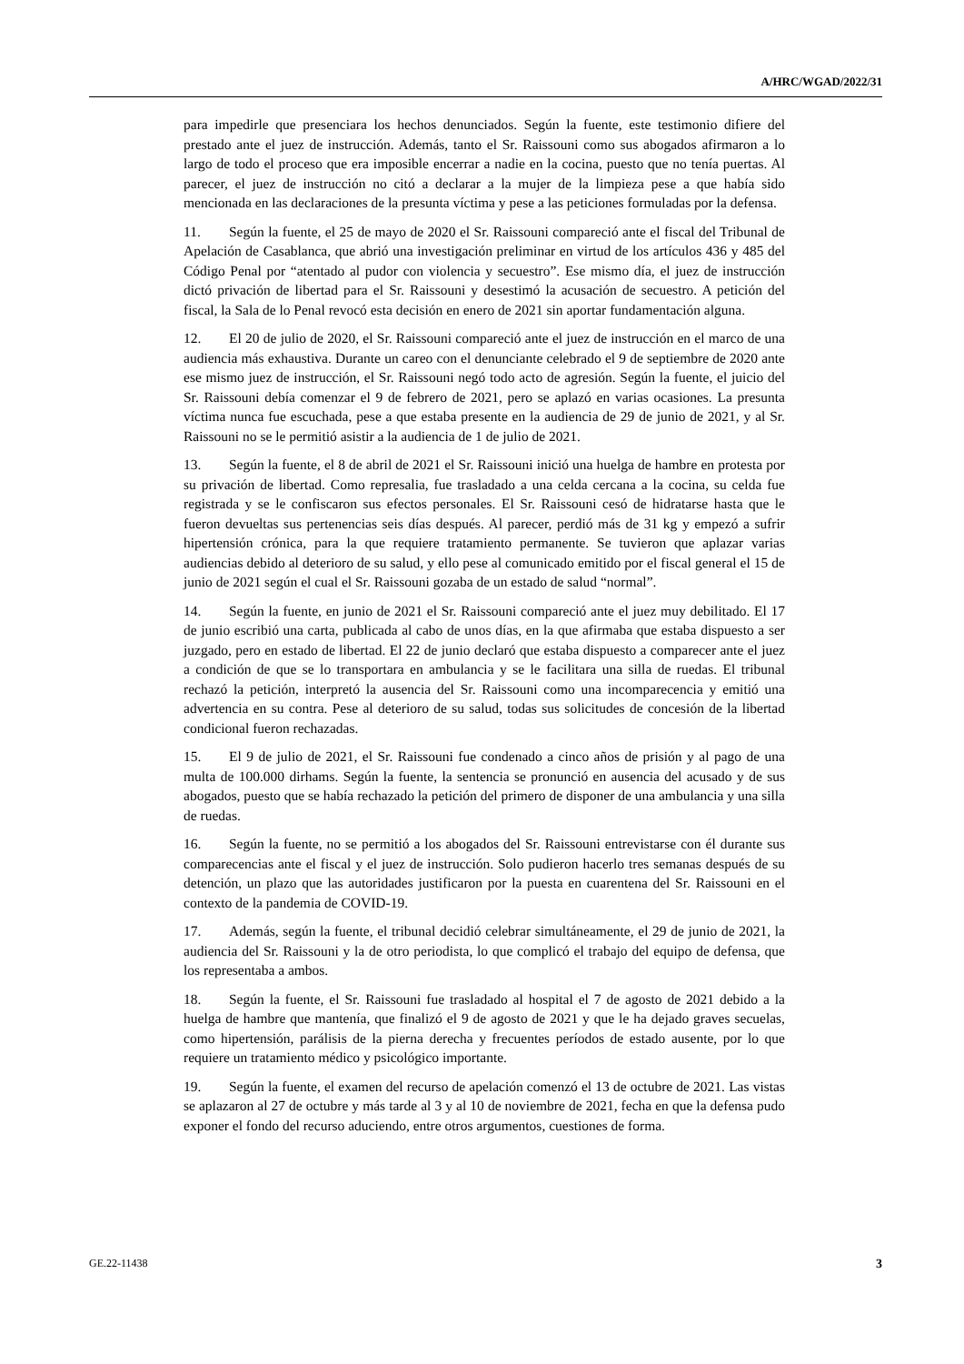A/HRC/WGAD/2022/31
para impedirle que presenciara los hechos denunciados. Según la fuente, este testimonio difiere del prestado ante el juez de instrucción. Además, tanto el Sr. Raissouni como sus abogados afirmaron a lo largo de todo el proceso que era imposible encerrar a nadie en la cocina, puesto que no tenía puertas. Al parecer, el juez de instrucción no citó a declarar a la mujer de la limpieza pese a que había sido mencionada en las declaraciones de la presunta víctima y pese a las peticiones formuladas por la defensa.
11. Según la fuente, el 25 de mayo de 2020 el Sr. Raissouni compareció ante el fiscal del Tribunal de Apelación de Casablanca, que abrió una investigación preliminar en virtud de los artículos 436 y 485 del Código Penal por “atentado al pudor con violencia y secuestro”. Ese mismo día, el juez de instrucción dictó privación de libertad para el Sr. Raissouni y desestimó la acusación de secuestro. A petición del fiscal, la Sala de lo Penal revocó esta decisión en enero de 2021 sin aportar fundamentación alguna.
12. El 20 de julio de 2020, el Sr. Raissouni compareció ante el juez de instrucción en el marco de una audiencia más exhaustiva. Durante un careo con el denunciante celebrado el 9 de septiembre de 2020 ante ese mismo juez de instrucción, el Sr. Raissouni negó todo acto de agresión. Según la fuente, el juicio del Sr. Raissouni debía comenzar el 9 de febrero de 2021, pero se aplazó en varias ocasiones. La presunta víctima nunca fue escuchada, pese a que estaba presente en la audiencia de 29 de junio de 2021, y al Sr. Raissouni no se le permitió asistir a la audiencia de 1 de julio de 2021.
13. Según la fuente, el 8 de abril de 2021 el Sr. Raissouni inició una huelga de hambre en protesta por su privación de libertad. Como represalia, fue trasladado a una celda cercana a la cocina, su celda fue registrada y se le confiscaron sus efectos personales. El Sr. Raissouni cesó de hidratarse hasta que le fueron devueltas sus pertenencias seis días después. Al parecer, perdió más de 31 kg y empezó a sufrir hipertensión crónica, para la que requiere tratamiento permanente. Se tuvieron que aplazar varias audiencias debido al deterioro de su salud, y ello pese al comunicado emitido por el fiscal general el 15 de junio de 2021 según el cual el Sr. Raissouni gozaba de un estado de salud “normal”.
14. Según la fuente, en junio de 2021 el Sr. Raissouni compareció ante el juez muy debilitado. El 17 de junio escribió una carta, publicada al cabo de unos días, en la que afirmaba que estaba dispuesto a ser juzgado, pero en estado de libertad. El 22 de junio declaró que estaba dispuesto a comparecer ante el juez a condición de que se lo transportara en ambulancia y se le facilitara una silla de ruedas. El tribunal rechazó la petición, interpretó la ausencia del Sr. Raissouni como una incomparecencia y emitió una advertencia en su contra. Pese al deterioro de su salud, todas sus solicitudes de concesión de la libertad condicional fueron rechazadas.
15. El 9 de julio de 2021, el Sr. Raissouni fue condenado a cinco años de prisión y al pago de una multa de 100.000 dirhams. Según la fuente, la sentencia se pronunció en ausencia del acusado y de sus abogados, puesto que se había rechazado la petición del primero de disponer de una ambulancia y una silla de ruedas.
16. Según la fuente, no se permitió a los abogados del Sr. Raissouni entrevistarse con él durante sus comparecencias ante el fiscal y el juez de instrucción. Solo pudieron hacerlo tres semanas después de su detención, un plazo que las autoridades justificaron por la puesta en cuarentena del Sr. Raissouni en el contexto de la pandemia de COVID-19.
17. Además, según la fuente, el tribunal decidió celebrar simultáneamente, el 29 de junio de 2021, la audiencia del Sr. Raissouni y la de otro periodista, lo que complicó el trabajo del equipo de defensa, que los representaba a ambos.
18. Según la fuente, el Sr. Raissouni fue trasladado al hospital el 7 de agosto de 2021 debido a la huelga de hambre que mantenía, que finalizó el 9 de agosto de 2021 y que le ha dejado graves secuelas, como hipertensión, parálisis de la pierna derecha y frecuentes períodos de estado ausente, por lo que requiere un tratamiento médico y psicológico importante.
19. Según la fuente, el examen del recurso de apelación comenzó el 13 de octubre de 2021. Las vistas se aplazaron al 27 de octubre y más tarde al 3 y al 10 de noviembre de 2021, fecha en que la defensa pudo exponer el fondo del recurso aduciendo, entre otros argumentos, cuestiones de forma.
GE.22-11438 3